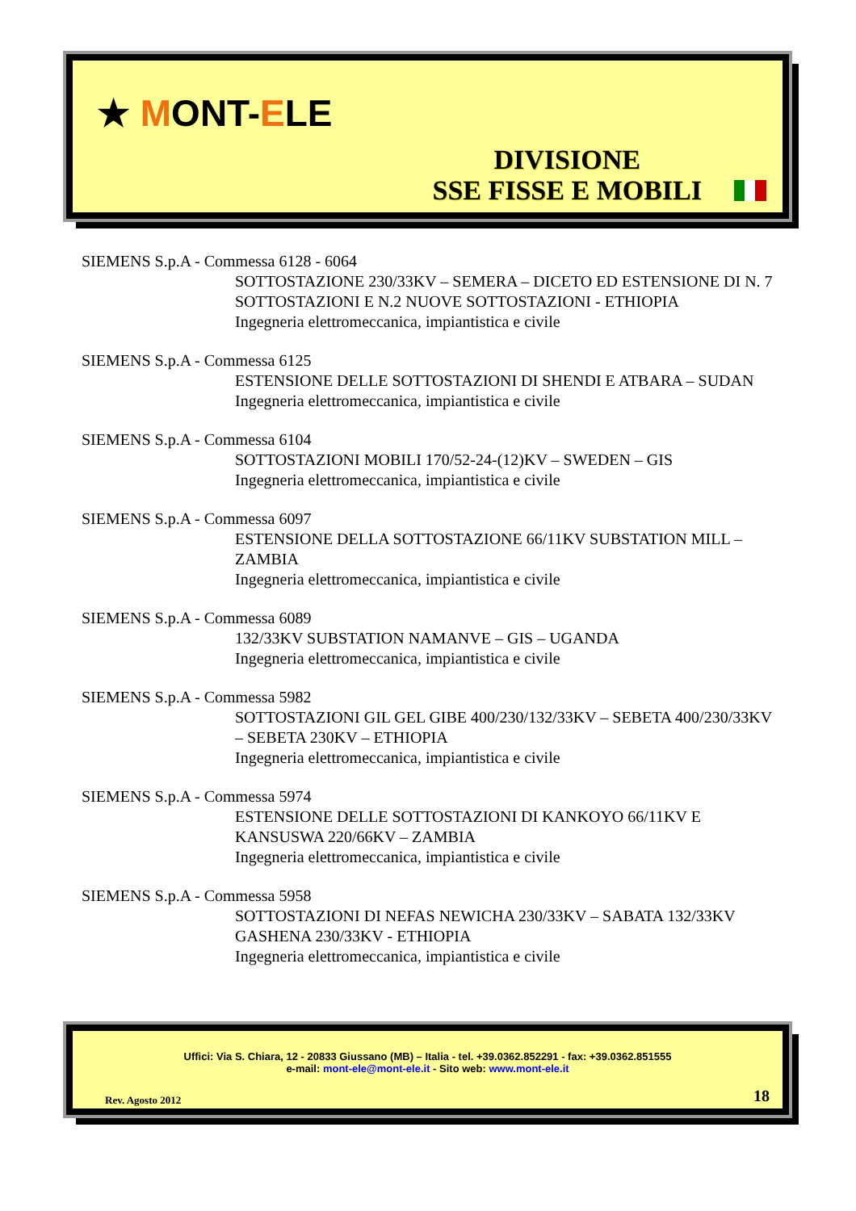★ MONT-ELE
DIVISIONE
SSE FISSE E MOBILI
SIEMENS S.p.A - Commessa 6128 - 6064
SOTTOSTAZIONE 230/33KV – SEMERA – DICETO ED ESTENSIONE DI N. 7 SOTTOSTAZIONI E N.2 NUOVE SOTTOSTAZIONI - ETHIOPIA
Ingegneria elettromeccanica, impiantistica e civile
SIEMENS S.p.A - Commessa 6125
ESTENSIONE DELLE SOTTOSTAZIONI DI SHENDI E ATBARA – SUDAN
Ingegneria elettromeccanica, impiantistica e civile
SIEMENS S.p.A - Commessa 6104
SOTTOSTAZIONI MOBILI 170/52-24-(12)KV – SWEDEN – GIS
Ingegneria elettromeccanica, impiantistica e civile
SIEMENS S.p.A - Commessa 6097
ESTENSIONE DELLA SOTTOSTAZIONE 66/11KV SUBSTATION MILL – ZAMBIA
Ingegneria elettromeccanica, impiantistica e civile
SIEMENS S.p.A - Commessa 6089
132/33KV SUBSTATION NAMANVE – GIS – UGANDA
Ingegneria elettromeccanica, impiantistica e civile
SIEMENS S.p.A - Commessa 5982
SOTTOSTAZIONI GIL GEL GIBE 400/230/132/33KV – SEBETA 400/230/33KV – SEBETA 230KV – ETHIOPIA
Ingegneria elettromeccanica, impiantistica e civile
SIEMENS S.p.A - Commessa 5974
ESTENSIONE DELLE SOTTOSTAZIONI DI KANKOYO 66/11KV E KANSUSWA 220/66KV – ZAMBIA
Ingegneria elettromeccanica, impiantistica e civile
SIEMENS S.p.A - Commessa 5958
SOTTOSTAZIONI DI NEFAS NEWICHA 230/33KV – SABATA 132/33KV GASHENA 230/33KV - ETHIOPIA
Ingegneria elettromeccanica, impiantistica e civile
Uffici: Via S. Chiara, 12 - 20833 Giussano (MB) – Italia - tel. +39.0362.852291 - fax: +39.0362.851555
e-mail: mont-ele@mont-ele.it - Sito web: www.mont-ele.it
Rev. Agosto 2012 18